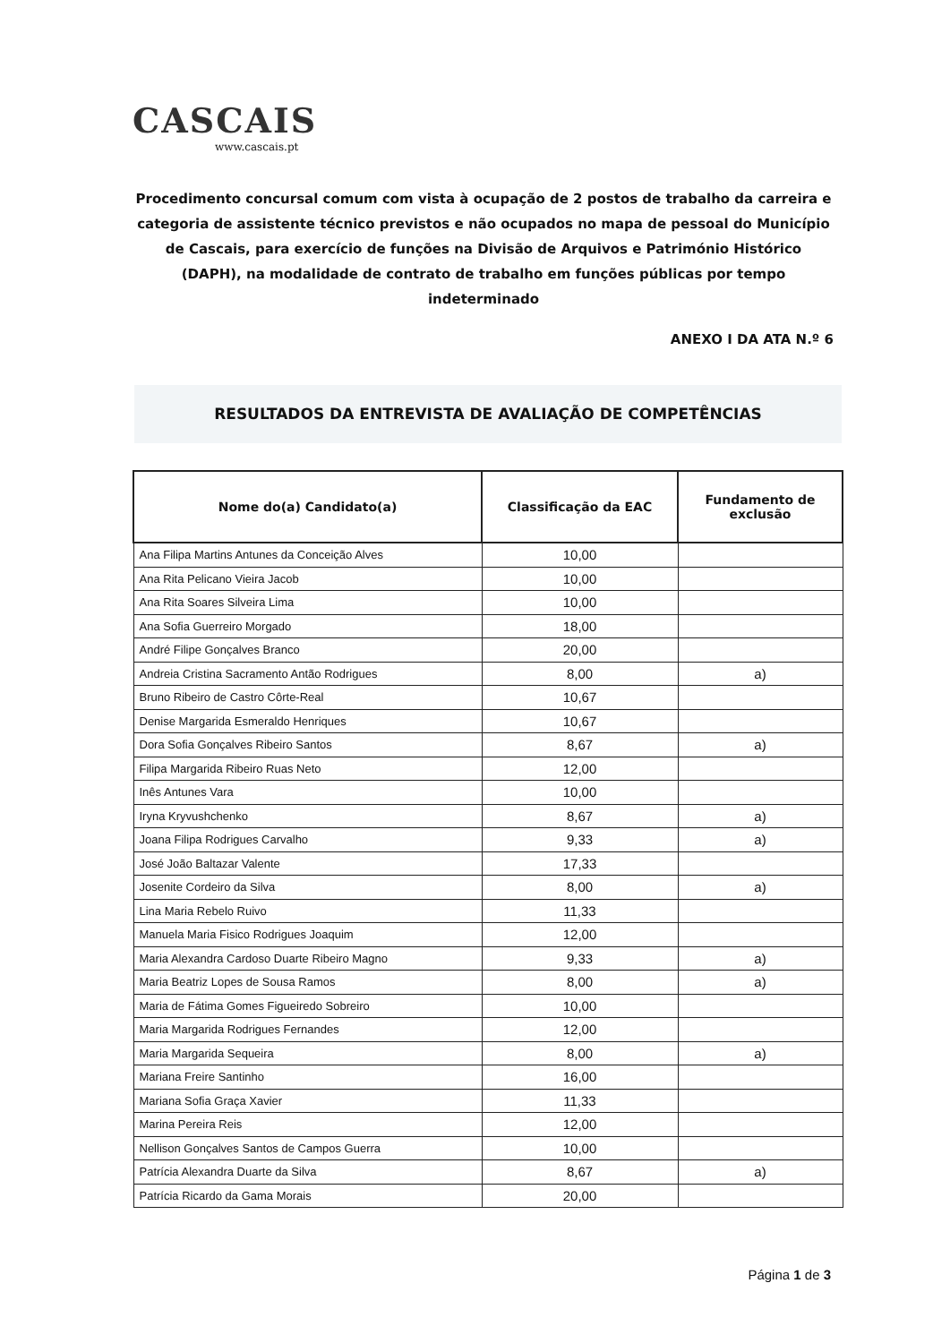CASCAIS
www.cascais.pt
Procedimento concursal comum com vista à ocupação de 2 postos de trabalho da carreira e categoria de assistente técnico previstos e não ocupados no mapa de pessoal do Município de Cascais, para exercício de funções na Divisão de Arquivos e Património Histórico (DAPH), na modalidade de contrato de trabalho em funções públicas por tempo indeterminado
ANEXO I DA ATA N.º 6
RESULTADOS DA ENTREVISTA DE AVALIAÇÃO DE COMPETÊNCIAS
| Nome do(a) Candidato(a) | Classificação da EAC | Fundamento de exclusão |
| --- | --- | --- |
| Ana Filipa Martins Antunes da Conceição Alves | 10,00 | |
| Ana Rita Pelicano Vieira Jacob | 10,00 | |
| Ana Rita Soares Silveira Lima | 10,00 | |
| Ana Sofia Guerreiro Morgado | 18,00 | |
| André Filipe Gonçalves Branco | 20,00 | |
| Andreia Cristina Sacramento Antão Rodrigues | 8,00 | a) |
| Bruno Ribeiro de Castro Côrte-Real | 10,67 | |
| Denise Margarida Esmeraldo Henriques | 10,67 | |
| Dora Sofia Gonçalves Ribeiro Santos | 8,67 | a) |
| Filipa Margarida Ribeiro Ruas Neto | 12,00 | |
| Inês Antunes Vara | 10,00 | |
| Iryna Kryvushchenko | 8,67 | a) |
| Joana Filipa Rodrigues Carvalho | 9,33 | a) |
| José João Baltazar Valente | 17,33 | |
| Josenite Cordeiro da Silva | 8,00 | a) |
| Lina Maria Rebelo Ruivo | 11,33 | |
| Manuela Maria Fisico Rodrigues Joaquim | 12,00 | |
| Maria Alexandra Cardoso Duarte Ribeiro Magno | 9,33 | a) |
| Maria Beatriz Lopes de Sousa Ramos | 8,00 | a) |
| Maria de Fátima Gomes Figueiredo Sobreiro | 10,00 | |
| Maria Margarida Rodrigues Fernandes | 12,00 | |
| Maria Margarida Sequeira | 8,00 | a) |
| Mariana Freire Santinho | 16,00 | |
| Mariana Sofia Graça Xavier | 11,33 | |
| Marina Pereira Reis | 12,00 | |
| Nellison Gonçalves Santos de Campos Guerra | 10,00 | |
| Patrícia Alexandra Duarte da Silva | 8,67 | a) |
| Patrícia Ricardo da Gama Morais | 20,00 | |
Página 1 de 3